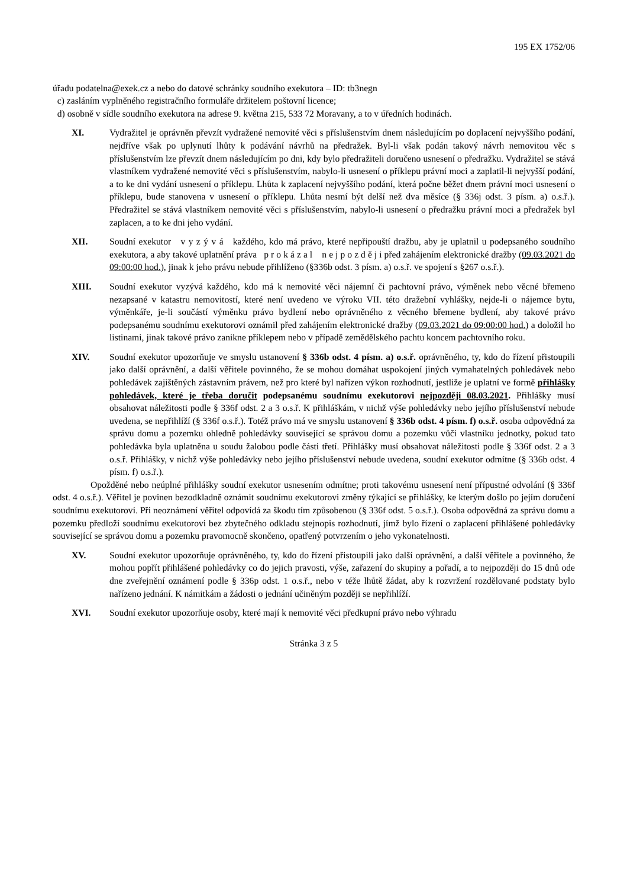195 EX 1752/06
úřadu podatelna@exek.cz a nebo do datové schránky soudního exekutora – ID: tb3negn
c) zasláním vyplněného registračního formuláře držitelem poštovní licence;
d) osobně v sídle soudního exekutora na adrese 9. května 215, 533 72 Moravany, a to v úředních hodinách.
XI. Vydražitel je oprávněn převzít vydražené nemovité věci s příslušenstvím dnem následujícím po doplacení nejvyššího podání, nejdříve však po uplynutí lhůty k podávání návrhů na předražek. Byl-li však podán takový návrh nemovitou věc s příslušenstvím lze převzít dnem následujícím po dni, kdy bylo předražiteli doručeno usnesení o předražku. Vydražitel se stává vlastníkem vydražené nemovité věci s příslušenstvím, nabylo-li usnesení o příklepu právní moci a zaplatil-li nejvyšší podání, a to ke dni vydání usnesení o příklepu. Lhůta k zaplacení nejvyššího podání, která počne běžet dnem právní moci usnesení o příklepu, bude stanovena v usnesení o příklepu. Lhůta nesmí být delší než dva měsíce (§ 336j odst. 3 písm. a) o.s.ř.). Předražitel se stává vlastníkem nemovité věci s příslušenstvím, nabylo-li usnesení o předražku právní moci a předražek byl zaplacen, a to ke dni jeho vydání.
XII. Soudní exekutor v y z ý v á každého, kdo má právo, které nepřipouští dražbu, aby je uplatnil u podepsaného soudního exekutora, a aby takové uplatnění práva p r o k á z a l n e j p o z d ě j i před zahájením elektronické dražby (09.03.2021 do 09:00:00 hod.), jinak k jeho právu nebude přihlíženo (§336b odst. 3 písm. a) o.s.ř. ve spojení s §267 o.s.ř.).
XIII. Soudní exekutor vyzývá každého, kdo má k nemovité věci nájemní či pachtovní právo, výměnek nebo věcné břemeno nezapsané v katastru nemovitostí, které není uvedeno ve výroku VII. této dražební vyhlášky, nejde-li o nájemce bytu, výměnkáře, je-li součástí výměnku právo bydlení nebo oprávněného z věcného břemene bydlení, aby takové právo podepsanému soudnímu exekutorovi oznámil před zahájením elektronické dražby (09.03.2021 do 09:00:00 hod.) a doložil ho listinami, jinak takové právo zanikne příklepem nebo v případě zemědělského pachtu koncem pachtovního roku.
XIV. Soudní exekutor upozorňuje ve smyslu ustanovení § 336b odst. 4 písm. a) o.s.ř. oprávněného, ty, kdo do řízení přistoupili jako další oprávnění, a další věřitele povinného, že se mohou domáhat uspokojení jiných vymahatelných pohledávek nebo pohledávek zajištěných zástavním právem, než pro které byl nařízen výkon rozhodnutí, jestliže je uplatní ve formě přihlášky pohledávek, které je třeba doručit podepsanému soudnímu exekutorovi nejpozději 08.03.2021. Přihlášky musí obsahovat náležitosti podle § 336f odst. 2 a 3 o.s.ř. K přihláškám, v nichž výše pohledávky nebo jejího příslušenství nebude uvedena, se nepřihlíží (§ 336f o.s.ř.). Totéž právo má ve smyslu ustanovení § 336b odst. 4 písm. f) o.s.ř. osoba odpovědná za správu domu a pozemku ohledně pohledávky související se správou domu a pozemku vůči vlastníku jednotky, pokud tato pohledávka byla uplatněna u soudu žalobou podle části třetí. Přihlášky musí obsahovat náležitosti podle § 336f odst. 2 a 3 o.s.ř. Přihlášky, v nichž výše pohledávky nebo jejího příslušenství nebude uvedena, soudní exekutor odmítne (§ 336b odst. 4 písm. f) o.s.ř.).
Opožděné nebo neúplné přihlášky soudní exekutor usnesením odmítne; proti takovému usnesení není přípustné odvolání (§ 336f odst. 4 o.s.ř.). Věřitel je povinen bezodkladně oznámit soudnímu exekutorovi změny týkající se přihlášky, ke kterým došlo po jejím doručení soudnímu exekutorovi. Při neoznámení věřitel odpovídá za škodu tím způsobenou (§ 336f odst. 5 o.s.ř.). Osoba odpovědná za správu domu a pozemku předloží soudnímu exekutorovi bez zbytečného odkladu stejnopis rozhodnutí, jímž bylo řízení o zaplacení přihlášené pohledávky související se správou domu a pozemku pravomocně skončeno, opatřený potvrzením o jeho vykonatelnosti.
XV. Soudní exekutor upozorňuje oprávněného, ty, kdo do řízení přistoupili jako další oprávnění, a další věřitele a povinného, že mohou popřít přihlášené pohledávky co do jejich pravosti, výše, zařazení do skupiny a pořadí, a to nejpozději do 15 dnů ode dne zveřejnění oznámení podle § 336p odst. 1 o.s.ř., nebo v téže lhůtě žádat, aby k rozvržení rozdělované podstaty bylo nařízeno jednání. K námitkám a žádosti o jednání učiněným později se nepřihlíží.
XVI. Soudní exekutor upozorňuje osoby, které mají k nemovité věci předkupní právo nebo výhradu
Stránka 3 z 5